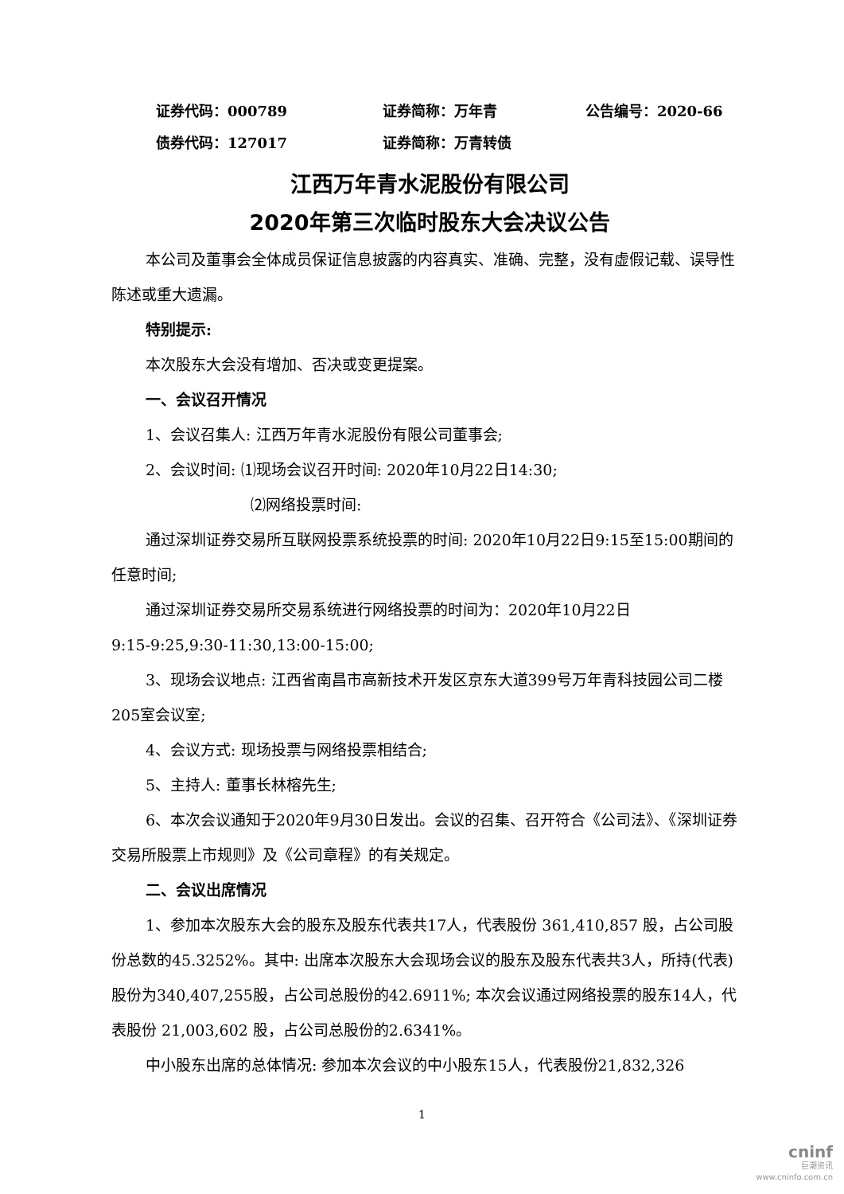证券代码：000789 证券简称：万年青 公告编号：2020-66
债券代码：127017 证券简称：万青转债
江西万年青水泥股份有限公司
2020年第三次临时股东大会决议公告
本公司及董事会全体成员保证信息披露的内容真实、准确、完整，没有虚假记载、误导性陈述或重大遗漏。
特别提示:
本次股东大会没有增加、否决或变更提案。
一、会议召开情况
1、会议召集人: 江西万年青水泥股份有限公司董事会;
2、会议时间: ⑴现场会议召开时间: 2020年10月22日14:30;
⑵网络投票时间:
通过深圳证券交易所互联网投票系统投票的时间: 2020年10月22日9:15至15:00期间的任意时间;
通过深圳证券交易所交易系统进行网络投票的时间为：2020年10月22日
9:15-9:25,9:30-11:30,13:00-15:00;
3、现场会议地点: 江西省南昌市高新技术开发区京东大道399号万年青科技园公司二楼205室会议室;
4、会议方式: 现场投票与网络投票相结合;
5、主持人: 董事长林榕先生;
6、本次会议通知于2020年9月30日发出。会议的召集、召开符合《公司法》、《深圳证券交易所股票上市规则》及《公司章程》的有关规定。
二、会议出席情况
1、参加本次股东大会的股东及股东代表共17人，代表股份 361,410,857 股，占公司股份总数的45.3252%。其中: 出席本次股东大会现场会议的股东及股东代表共3人，所持(代表)股份为340,407,255股，占公司总股份的42.6911%; 本次会议通过网络投票的股东14人，代表股份 21,003,602 股，占公司总股份的2.6341%。
中小股东出席的总体情况: 参加本次会议的中小股东15人，代表股份21,832,326
1
cninf
巨潮资讯
www.cninfo.com.cn